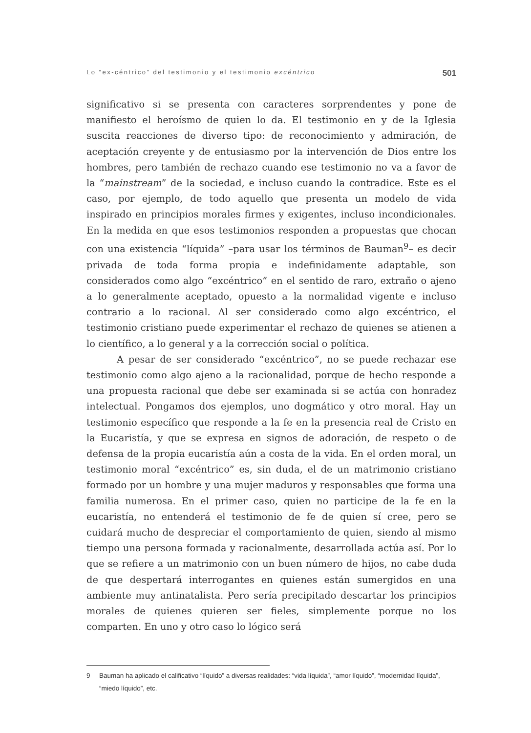Lo “ex-céntrico” del testimonio y el testimonio excéntrico
501
significativo si se presenta con caracteres sorprendentes y pone de manifiesto el heroísmo de quien lo da. El testimonio en y de la Iglesia suscita reacciones de diverso tipo: de reconocimiento y admiración, de aceptación creyente y de entusiasmo por la intervención de Dios entre los hombres, pero también de rechazo cuando ese testimonio no va a favor de la “mainstream” de la sociedad, e incluso cuando la contradice. Este es el caso, por ejemplo, de todo aquello que presenta un modelo de vida inspirado en principios morales firmes y exigentes, incluso incondicionales. En la medida en que esos testimonios responden a propuestas que chocan con una existencia “líquida” –para usar los términos de Bauman<sup>9</sup>– es decir privada de toda forma propia e indefinidamente adaptable, son considerados como algo “excéntrico” en el sentido de raro, extraño o ajeno a lo generalmente aceptado, opuesto a la normalidad vigente e incluso contrario a lo racional. Al ser considerado como algo excéntrico, el testimonio cristiano puede experimentar el rechazo de quienes se atienen a lo científico, a lo general y a la corrección social o política.
A pesar de ser considerado “excéntrico”, no se puede rechazar ese testimonio como algo ajeno a la racionalidad, porque de hecho responde a una propuesta racional que debe ser examinada si se actúa con honradez intelectual. Pongamos dos ejemplos, uno dogmático y otro moral. Hay un testimonio específico que responde a la fe en la presencia real de Cristo en la Eucaristía, y que se expresa en signos de adoración, de respeto o de defensa de la propia eucaristía aún a costa de la vida. En el orden moral, un testimonio moral “excéntrico” es, sin duda, el de un matrimonio cristiano formado por un hombre y una mujer maduros y responsables que forma una familia numerosa. En el primer caso, quien no participe de la fe en la eucaristía, no entenderá el testimonio de fe de quien sí cree, pero se cuidará mucho de despreciar el comportamiento de quien, siendo al mismo tiempo una persona formada y racionalmente, desarrollada actúa así. Por lo que se refiere a un matrimonio con un buen número de hijos, no cabe duda de que despertará interrogantes en quienes están sumergidos en una ambiente muy antinatalista. Pero sería precipitado descartar los principios morales de quienes quieren ser fieles, simplemente porque no los comparten. En uno y otro caso lo lógico será
9 Bauman ha aplicado el calificativo “líquido” a diversas realidades: “vida líquida”, “amor líquido”, “modernidad líquida”, “miedo líquido”, etc.